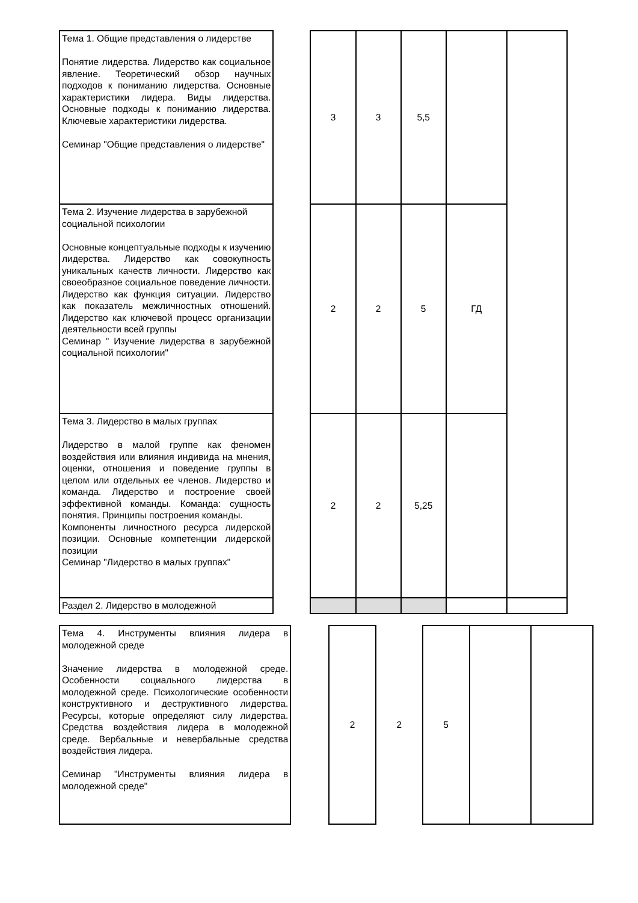| Тема 1. Общие представления о лидерстве Понятие лидерства. Лидерство как социальное явление. Теоретический обзор научных подходов к пониманию лидерства. Основные характеристики лидера. Виды лидерства. Основные подходы к пониманию лидерства. Ключевые характеристики лидерства. Семинар "Общие представления о лидерстве" | | 3 | 3 | 5,5 | | |
| Тема 2. Изучение лидерства в зарубежной социальной психологии Основные концептуальные подходы к изучению лидерства. Лидерство как совокупность уникальных качеств личности. Лидерство как своеобразное социальное поведение личности. Лидерство как функция ситуации. Лидерство как показатель межличностных отношений. Лидерство как ключевой процесс организации деятельности всей группы Семинар " Изучение лидерства в зарубежной социальной психологии" | | 2 | 2 | 5 | ГД | |
| Тема 3. Лидерство в малых группах Лидерство в малой группе как феномен воздействия или влияния индивида на мнения, оценки, отношения и поведение группы в целом или отдельных ее членов. Лидерство и команда. Лидерство и построение своей эффективной команды. Команда: сущность понятия. Принципы построения команды. Компоненты личностного ресурса лидерской позиции. Основные компетенции лидерской позиции Семинар "Лидерство в малых группах" | | 2 | 2 | 5,25 | | |
| Раздел 2. Лидерство в молодежной | | | | | | |
| Тема 4. Инструменты влияния лидера в молодежной среде Значение лидерства в молодежной среде. Особенности социального лидерства в молодежной среде. Психологические особенности конструктивного и деструктивного лидерства. Ресурсы, которые определяют силу лидерства. Средства воздействия лидера в молодежной среде. Вербальные и невербальные средства воздействия лидера. Семинар "Инструменты влияния лидера в молодежной среде" | | 2 | 2 | 5 | | |